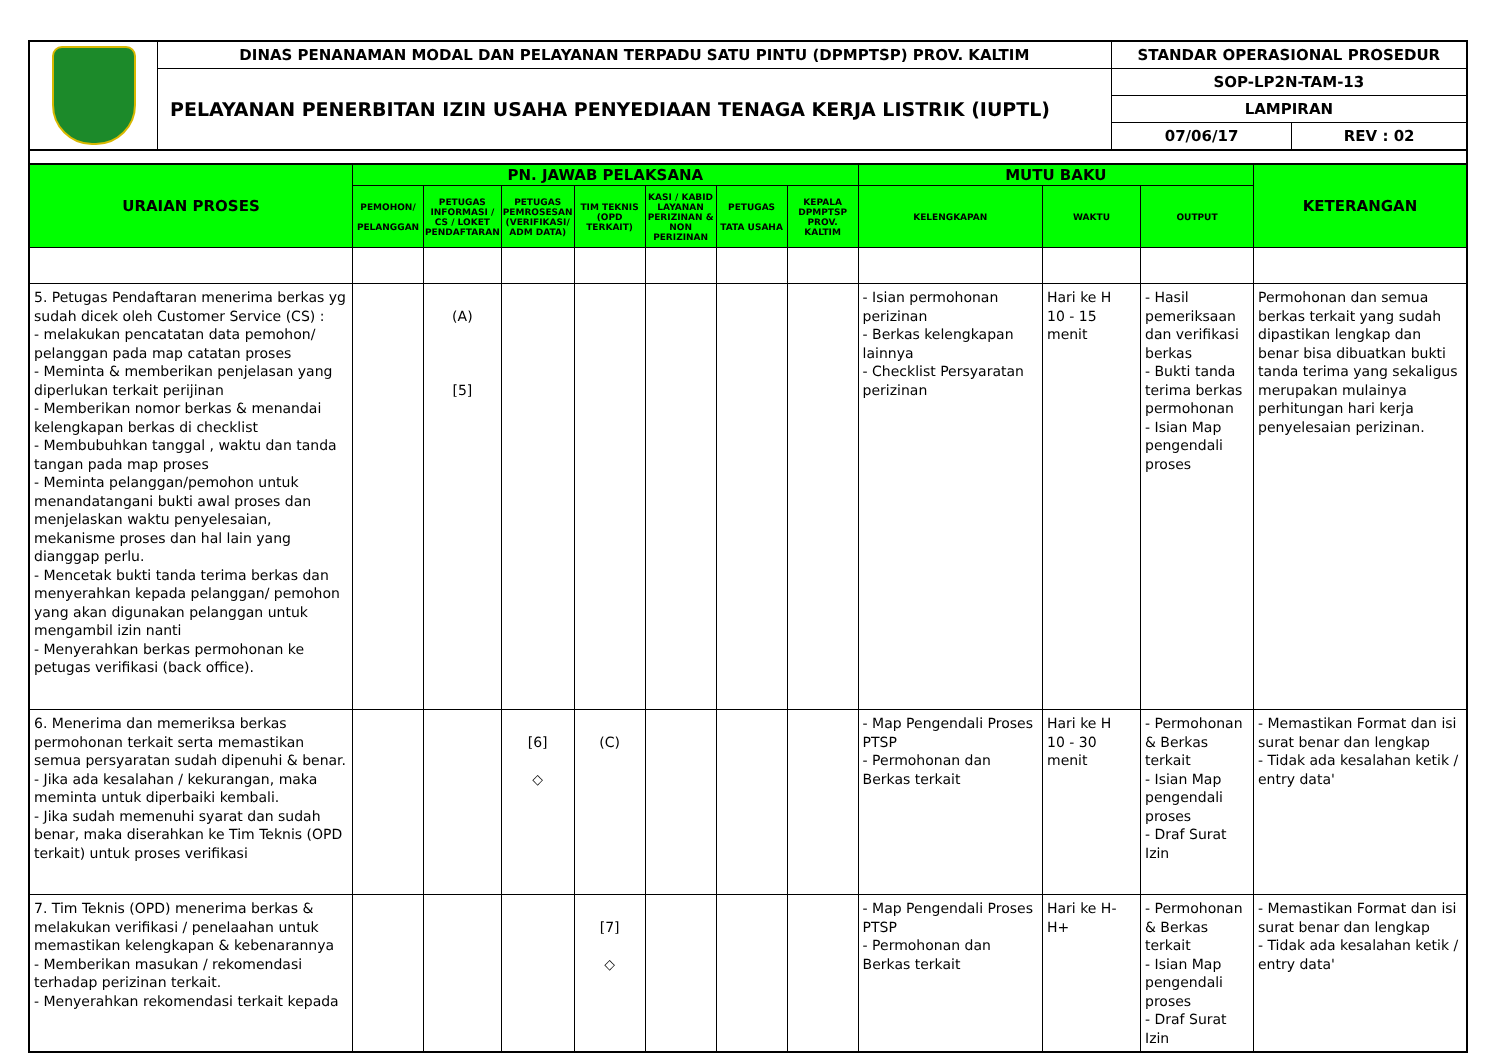| | DINAS PENANAMAN MODAL DAN PELAYANAN TERPADU SATU PINTU (DPMPTSP) PROV. KALTIM | STANDAR OPERASIONAL PROSEDUR | |
| | PELAYANAN PENERBITAN IZIN USAHA PENYEDIAAN TENAGA KERJA LISTRIK (IUPTL) | SOP-LP2N-TAM-13 | |
| | | LAMPIRAN | |
| | | 07/06/17 | REV : 02 |
| URAIAN PROSES | PN. JAWAB PELAKSANA | | | | | | | MUTU BAKU | | | KETERANGAN |
| --- | --- | --- | --- | --- | --- | --- | --- | --- | --- | --- | --- |
| | PEMOHON/ PELANGGAN | PETUGAS INFORMASI / CS / LOKET PENDAFTARAN | PETUGAS PEMROSESAN (VERIFIKASI/ ADM DATA) | TIM TEKNIS (OPD TERKAIT) | KASI / KABID LAYANAN PERIZINAN & NON PERIZINAN | PETUGAS TATA USAHA | KEPALA DPMPTSP PROV. KALTIM | KELENGKAPAN | WAKTU | OUTPUT | |
| 5. Petugas Pendaftaran menerima berkas yg sudah dicek oleh Customer Service (CS) : - melakukan pencatatan data pemohon/ pelanggan pada map catatan proses - Meminta & memberikan penjelasan yang diperlukan terkait perijinan - Memberikan nomor berkas & menandai kelengkapan berkas di checklist - Membubuhkan tanggal , waktu dan tanda tangan pada map proses - Meminta pelanggan/pemohon untuk menandatangani bukti awal proses dan menjelaskan waktu penyelesaian, mekanisme proses dan hal lain yang dianggap perlu. - Mencetak bukti tanda terima berkas dan menyerahkan kepada pelanggan/ pemohon yang akan digunakan pelanggan untuk mengambil izin nanti - Menyerahkan berkas permohonan ke petugas verifikasi (back office). | | (A) [5] | | | | | | - Isian permohonan perizinan - Berkas kelengkapan lainnya - Checklist Persyaratan perizinan | Hari ke H 10 - 15 menit | - Hasil pemeriksaan dan verifikasi berkas - Bukti tanda terima berkas permohonan - Isian Map pengendali proses | Permohonan dan semua berkas terkait yang sudah dipastikan lengkap dan benar bisa dibuatkan bukti tanda terima yang sekaligus merupakan mulainya perhitungan hari kerja penyelesaian perizinan. |
| 6. Menerima dan memeriksa berkas permohonan terkait serta memastikan semua persyaratan sudah dipenuhi & benar. - Jika ada kesalahan / kekurangan, maka meminta untuk diperbaiki kembali. - Jika sudah memenuhi syarat dan sudah benar, maka diserahkan ke Tim Teknis (OPD terkait) untuk proses verifikasi | | | [6] ◇ | (C) | | | | - Map Pengendali Proses PTSP - Permohonan dan Berkas terkait | Hari ke H 10 - 30 menit | - Permohonan & Berkas terkait - Isian Map pengendali proses - Draf Surat Izin | - Memastikan Format dan isi surat benar dan lengkap - Tidak ada kesalahan ketik / entry data' |
| 7. Tim Teknis (OPD) menerima berkas & melakukan verifikasi / penelaahan untuk memastikan kelengkapan & kebenarannya - Memberikan masukan / rekomendasi terhadap perizinan terkait. - Menyerahkan rekomendasi terkait kepada | | | | [7] ◇ | | | | - Map Pengendali Proses PTSP - Permohonan dan Berkas terkait | Hari ke H- H+ | - Permohonan & Berkas terkait - Isian Map pengendali proses - Draf Surat Izin | - Memastikan Format dan isi surat benar dan lengkap - Tidak ada kesalahan ketik / entry data' |